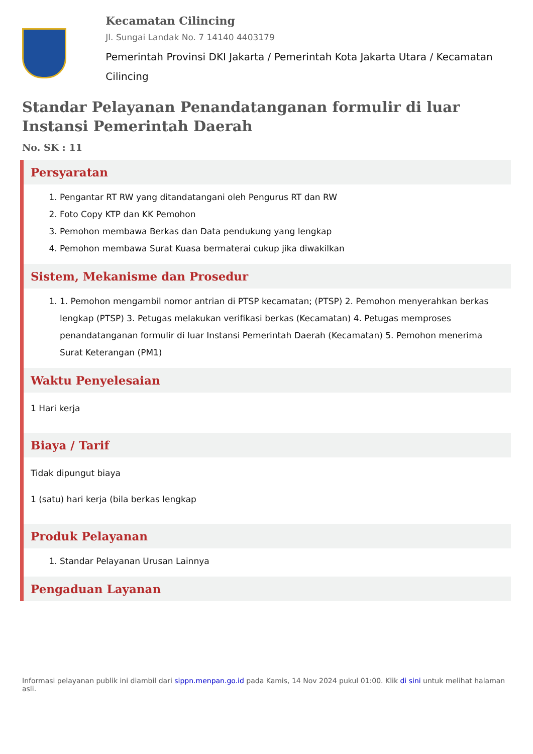Kecamatan Cilincing
Jl. Sungai Landak No. 7 14140 4403179
Pemerintah Provinsi DKI Jakarta / Pemerintah Kota Jakarta Utara / Kecamatan Cilincing
Standar Pelayanan Penandatanganan formulir di luar Instansi Pemerintah Daerah
No. SK : 11
Persyaratan
1. Pengantar RT RW yang ditandatangani oleh Pengurus RT dan RW
2. Foto Copy KTP dan KK Pemohon
3. Pemohon membawa Berkas dan Data pendukung yang lengkap
4. Pemohon membawa Surat Kuasa bermaterai cukup jika diwakilkan
Sistem, Mekanisme dan Prosedur
1. 1. Pemohon mengambil nomor antrian di PTSP kecamatan; (PTSP) 2. Pemohon menyerahkan berkas lengkap (PTSP) 3. Petugas melakukan verifikasi berkas (Kecamatan) 4. Petugas memproses penandatanganan formulir di luar Instansi Pemerintah Daerah (Kecamatan) 5. Pemohon menerima Surat Keterangan (PM1)
Waktu Penyelesaian
1 Hari kerja
Biaya / Tarif
Tidak dipungut biaya
1 (satu) hari kerja (bila berkas lengkap
Produk Pelayanan
1. Standar Pelayanan Urusan Lainnya
Pengaduan Layanan
Informasi pelayanan publik ini diambil dari sippn.menpan.go.id pada Kamis, 14 Nov 2024 pukul 01:00. Klik di sini untuk melihat halaman asli.